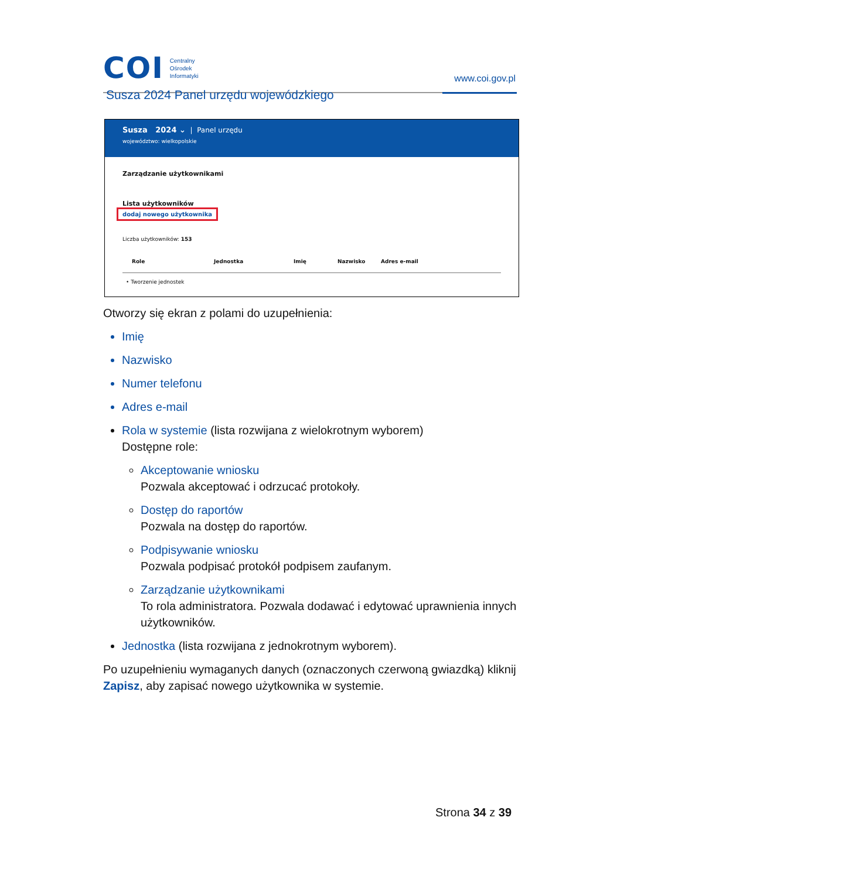COI
Centralny
Ośrodek
Informatyki
www.coi.gov.pl
Susza 2024 Panel urzędu wojewódzkiego
Susza 2024 ⌄ | Panel urzędu
województwo: wielkopolskie
Zarządzanie użytkownikami
Lista użytkowników
dodaj nowego użytkownika
Liczba użytkowników: 153
Role Jednostka Imię Nazwisko Adres e-mail
• Tworzenie jednostek
Otworzy się ekran z polami do uzupełnienia:
Imię
Nazwisko
Numer telefonu
Adres e-mail
Rola w systemie (lista rozwijana z wielokrotnym wyborem)
Dostępne role:
Akceptowanie wniosku
Pozwala akceptować i odrzucać protokoły.
Dostęp do raportów
Pozwala na dostęp do raportów.
Podpisywanie wniosku
Pozwala podpisać protokół podpisem zaufanym.
Zarządzanie użytkownikami
To rola administratora. Pozwala dodawać i edytować uprawnienia innych użytkowników.
Jednostka (lista rozwijana z jednokrotnym wyborem).
Po uzupełnieniu wymaganych danych (oznaczonych czerwoną gwiazdką) kliknij Zapisz, aby zapisać nowego użytkownika w systemie.
Strona 34 z 39